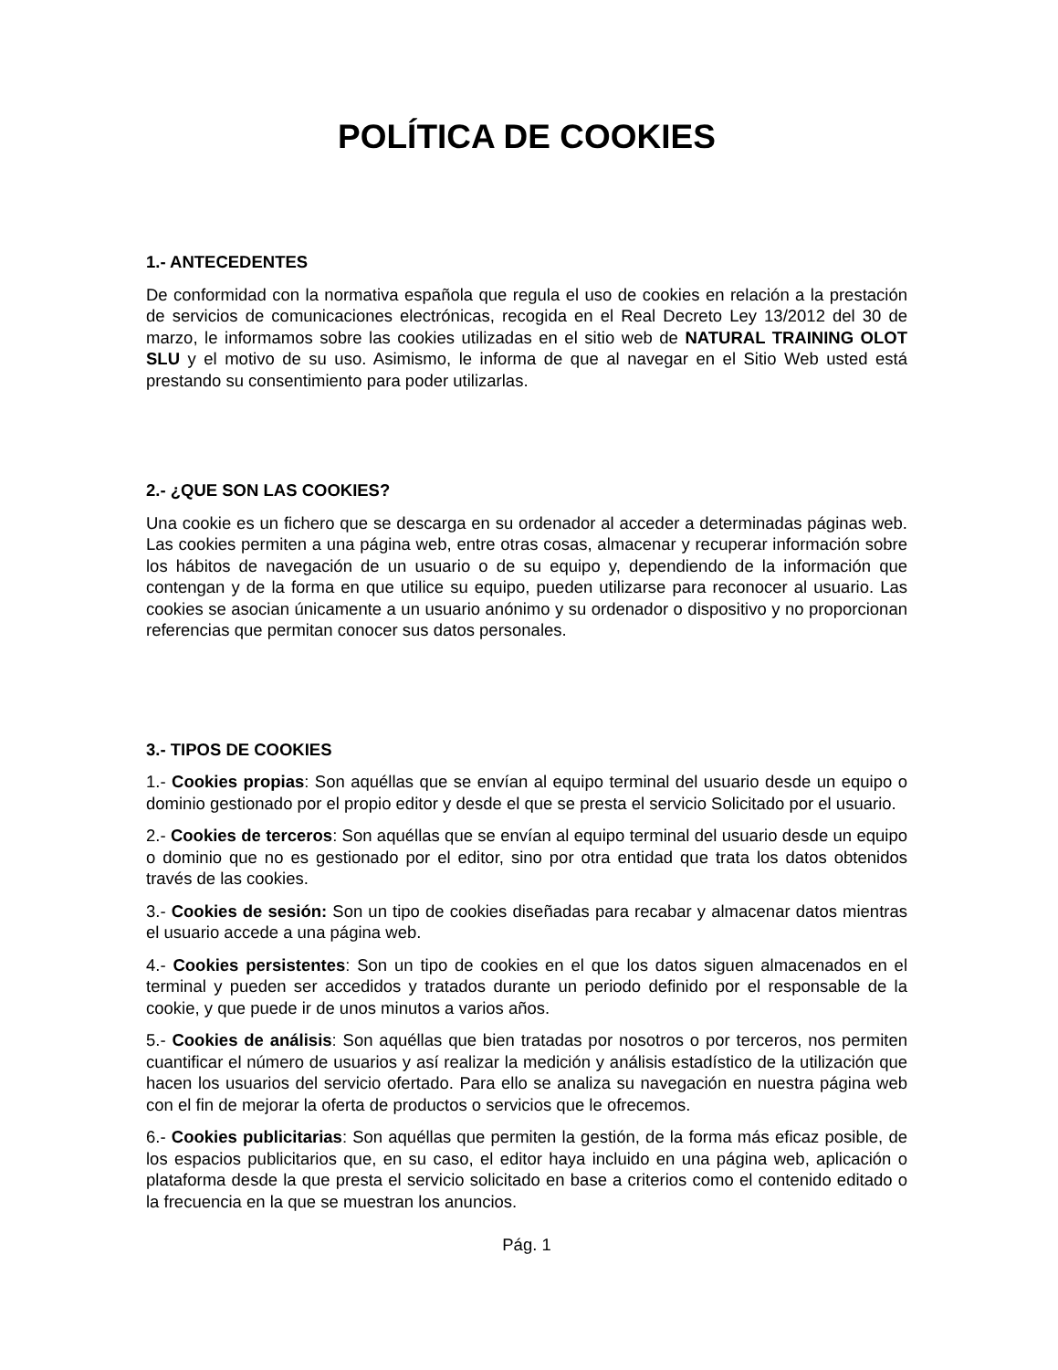POLÍTICA DE COOKIES
1.- ANTECEDENTES
De conformidad con la normativa española que regula el uso de cookies en relación a la prestación de servicios de comunicaciones electrónicas, recogida en el Real Decreto Ley 13/2012 del 30 de marzo, le informamos sobre las cookies utilizadas en el sitio web de NATURAL TRAINING OLOT SLU y el motivo de su uso. Asimismo, le informa de que al navegar en el Sitio Web usted está prestando su consentimiento para poder utilizarlas.
2.- ¿QUE SON LAS COOKIES?
Una cookie es un fichero que se descarga en su ordenador al acceder a determinadas páginas web. Las cookies permiten a una página web, entre otras cosas, almacenar y recuperar información sobre los hábitos de navegación de un usuario o de su equipo y, dependiendo de la información que contengan y de la forma en que utilice su equipo, pueden utilizarse para reconocer al usuario. Las cookies se asocian únicamente a un usuario anónimo y su ordenador o dispositivo y no proporcionan referencias que permitan conocer sus datos personales.
3.- TIPOS DE COOKIES
1.- Cookies propias: Son aquéllas que se envían al equipo terminal del usuario desde un equipo o dominio gestionado por el propio editor y desde el que se presta el servicio Solicitado por el usuario.
2.- Cookies de terceros: Son aquéllas que se envían al equipo terminal del usuario desde un equipo o dominio que no es gestionado por el editor, sino por otra entidad que trata los datos obtenidos través de las cookies.
3.- Cookies de sesión: Son un tipo de cookies diseñadas para recabar y almacenar datos mientras el usuario accede a una página web.
4.- Cookies persistentes: Son un tipo de cookies en el que los datos siguen almacenados en el terminal y pueden ser accedidos y tratados durante un periodo definido por el responsable de la cookie, y que puede ir de unos minutos a varios años.
5.- Cookies de análisis: Son aquéllas que bien tratadas por nosotros o por terceros, nos permiten cuantificar el número de usuarios y así realizar la medición y análisis estadístico de la utilización que hacen los usuarios del servicio ofertado. Para ello se analiza su navegación en nuestra página web con el fin de mejorar la oferta de productos o servicios que le ofrecemos.
6.- Cookies publicitarias: Son aquéllas que permiten la gestión, de la forma más eficaz posible, de los espacios publicitarios que, en su caso, el editor haya incluido en una página web, aplicación o plataforma desde la que presta el servicio solicitado en base a criterios como el contenido editado o la frecuencia en la que se muestran los anuncios.
Pág. 1